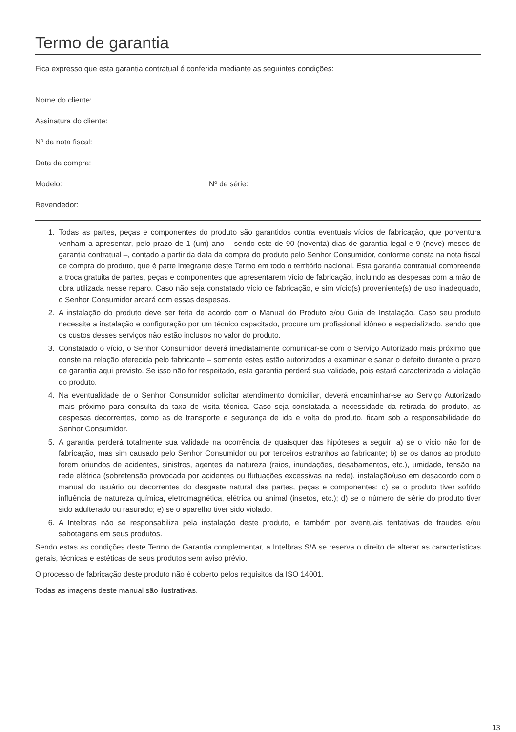Termo de garantia
Fica expresso que esta garantia contratual é conferida mediante as seguintes condições:
Nome do cliente:
Assinatura do cliente:
Nº da nota fiscal:
Data da compra:
Modelo: Nº de série:
Revendedor:
1. Todas as partes, peças e componentes do produto são garantidos contra eventuais vícios de fabricação, que porventura venham a apresentar, pelo prazo de 1 (um) ano – sendo este de 90 (noventa) dias de garantia legal e 9 (nove) meses de garantia contratual –, contado a partir da data da compra do produto pelo Senhor Consumidor, conforme consta na nota fiscal de compra do produto, que é parte integrante deste Termo em todo o território nacional. Esta garantia contratual compreende a troca gratuita de partes, peças e componentes que apresentarem vício de fabricação, incluindo as despesas com a mão de obra utilizada nesse reparo. Caso não seja constatado vício de fabricação, e sim vício(s) proveniente(s) de uso inadequado, o Senhor Consumidor arcará com essas despesas.
2. A instalação do produto deve ser feita de acordo com o Manual do Produto e/ou Guia de Instalação. Caso seu produto necessite a instalação e configuração por um técnico capacitado, procure um profissional idôneo e especializado, sendo que os custos desses serviços não estão inclusos no valor do produto.
3. Constatado o vício, o Senhor Consumidor deverá imediatamente comunicar-se com o Serviço Autorizado mais próximo que conste na relação oferecida pelo fabricante – somente estes estão autorizados a examinar e sanar o defeito durante o prazo de garantia aqui previsto. Se isso não for respeitado, esta garantia perderá sua validade, pois estará caracterizada a violação do produto.
4. Na eventualidade de o Senhor Consumidor solicitar atendimento domiciliar, deverá encaminhar-se ao Serviço Autorizado mais próximo para consulta da taxa de visita técnica. Caso seja constatada a necessidade da retirada do produto, as despesas decorrentes, como as de transporte e segurança de ida e volta do produto, ficam sob a responsabilidade do Senhor Consumidor.
5. A garantia perderá totalmente sua validade na ocorrência de quaisquer das hipóteses a seguir: a) se o vício não for de fabricação, mas sim causado pelo Senhor Consumidor ou por terceiros estranhos ao fabricante; b) se os danos ao produto forem oriundos de acidentes, sinistros, agentes da natureza (raios, inundações, desabamentos, etc.), umidade, tensão na rede elétrica (sobretensão provocada por acidentes ou flutuações excessivas na rede), instalação/uso em desacordo com o manual do usuário ou decorrentes do desgaste natural das partes, peças e componentes; c) se o produto tiver sofrido influência de natureza química, eletromagnética, elétrica ou animal (insetos, etc.); d) se o número de série do produto tiver sido adulterado ou rasurado; e) se o aparelho tiver sido violado.
6. A Intelbras não se responsabiliza pela instalação deste produto, e também por eventuais tentativas de fraudes e/ou sabotagens em seus produtos.
Sendo estas as condições deste Termo de Garantia complementar, a Intelbras S/A se reserva o direito de alterar as características gerais, técnicas e estéticas de seus produtos sem aviso prévio.
O processo de fabricação deste produto não é coberto pelos requisitos da ISO 14001.
Todas as imagens deste manual são ilustrativas.
13